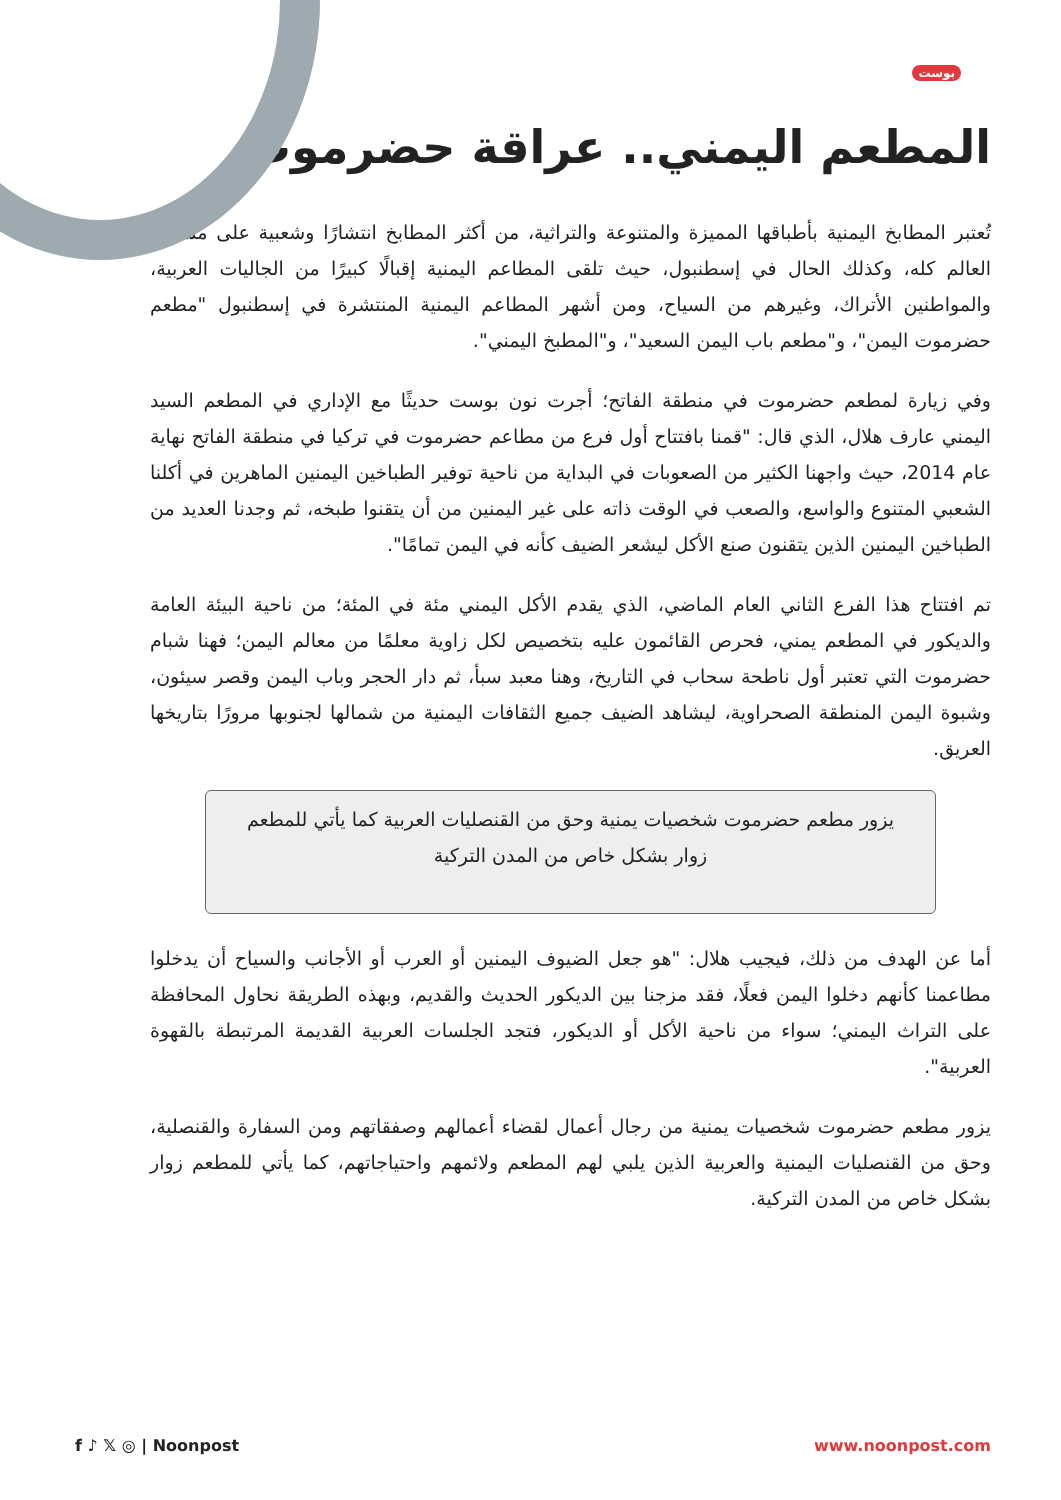بوست
المطعم اليمني.. عراقة حضرموت
تُعتبر المطابخ اليمنية بأطباقها المميزة والمتنوعة والتراثية، من أكثر المطابخ انتشارًا وشعبية على مستوى العالم كله، وكذلك الحال في إسطنبول، حيث تلقى المطاعم اليمنية إقبالًا كبيرًا من الجاليات العربية، والمواطنين الأتراك، وغيرهم من السياح، ومن أشهر المطاعم اليمنية المنتشرة في إسطنبول "مطعم حضرموت اليمن"، و"مطعم باب اليمن السعيد"، و"المطبخ اليمني".
وفي زيارة لمطعم حضرموت في منطقة الفاتح؛ أجرت نون بوست حديثًا مع الإداري في المطعم السيد اليمني عارف هلال، الذي قال: "قمنا بافتتاح أول فرع من مطاعم حضرموت في تركيا في منطقة الفاتح نهاية عام 2014، حيث واجهنا الكثير من الصعوبات في البداية من ناحية توفير الطباخين اليمنين الماهرين في أكلنا الشعبي المتنوع والواسع، والصعب في الوقت ذاته على غير اليمنين من أن يتقنوا طبخه، ثم وجدنا العديد من الطباخين اليمنين الذين يتقنون صنع الأكل ليشعر الضيف كأنه في اليمن تمامًا".
تم افتتاح هذا الفرع الثاني العام الماضي، الذي يقدم الأكل اليمني مئة في المئة؛ من ناحية البيئة العامة والديكور في المطعم يمني، فحرص القائمون عليه بتخصيص لكل زاوية معلمًا من معالم اليمن؛ فهنا شبام حضرموت التي تعتبر أول ناطحة سحاب في التاريخ، وهنا معبد سبأ، ثم دار الحجر وباب اليمن وقصر سيئون، وشبوة اليمن المنطقة الصحراوية، ليشاهد الضيف جميع الثقافات اليمنية من شمالها لجنوبها مرورًا بتاريخها العريق.
يزور مطعم حضرموت شخصيات يمنية وحق من القنصليات العربية كما يأتي للمطعم زوار بشكل خاص من المدن التركية
أما عن الهدف من ذلك، فيجيب هلال: "هو جعل الضيوف اليمنين أو العرب أو الأجانب والسياح أن يدخلوا مطاعمنا كأنهم دخلوا اليمن فعلًا، فقد مزجنا بين الديكور الحديث والقديم، وبهذه الطريقة نحاول المحافظة على التراث اليمني؛ سواء من ناحية الأكل أو الديكور، فتجد الجلسات العربية القديمة المرتبطة بالقهوة العربية".
يزور مطعم حضرموت شخصيات يمنية من رجال أعمال لقضاء أعمالهم وصفقاتهم ومن السفارة والقنصلية، وحق من القنصليات اليمنية والعربية الذين يلبي لهم المطعم ولائمهم واحتياجاتهم، كما يأتي للمطعم زوار بشكل خاص من المدن التركية.
f ♪ 𝕏 ◎ | Noonpost www.noonpost.com